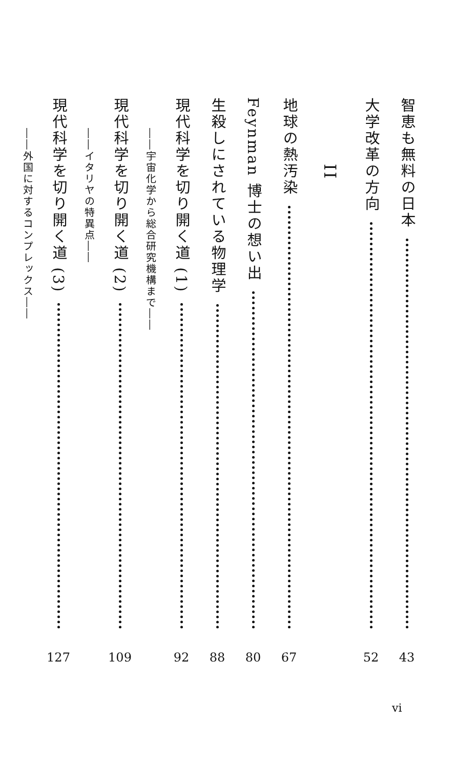智恵も無料の日本
43
大学改革の方向
52
II
地球の熱汚染
67
Feynman 博士の想い出
80
生殺しにされている物理学
88
現代科学を切り開く道 (1)
92
――宇宙化学から総合研究機構まで――
現代科学を切り開く道 (2)
109
――イタリヤの特異点――
現代科学を切り開く道 (3)
127
――外国に対するコンプレックス――
vi